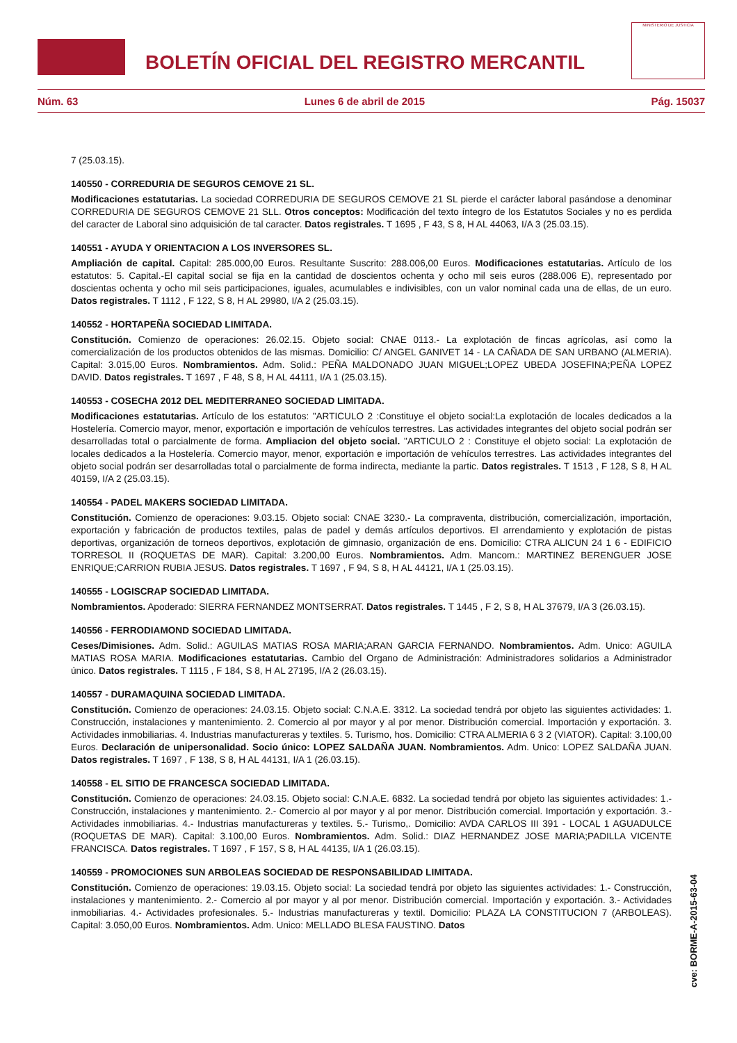BOLETÍN OFICIAL DEL REGISTRO MERCANTIL
MINISTERIO DE JUSTICIA
Núm. 63 Lunes 6 de abril de 2015 Pág. 15037
7 (25.03.15).
140550 - CORREDURIA DE SEGUROS CEMOVE 21 SL.
Modificaciones estatutarias. La sociedad CORREDURIA DE SEGUROS CEMOVE 21 SL pierde el carácter laboral pasándose a denominar CORREDURIA DE SEGUROS CEMOVE 21 SLL. Otros conceptos: Modificación del texto íntegro de los Estatutos Sociales y no es perdida del caracter de Laboral sino adquisición de tal caracter. Datos registrales. T 1695 , F 43, S 8, H AL 44063, I/A 3 (25.03.15).
140551 - AYUDA Y ORIENTACION A LOS INVERSORES SL.
Ampliación de capital. Capital: 285.000,00 Euros. Resultante Suscrito: 288.006,00 Euros. Modificaciones estatutarias. Artículo de los estatutos: 5. Capital.-El capital social se fija en la cantidad de doscientos ochenta y ocho mil seis euros (288.006 E), representado por doscientas ochenta y ocho mil seis participaciones, iguales, acumulables e indivisibles, con un valor nominal cada una de ellas, de un euro. Datos registrales. T 1112 , F 122, S 8, H AL 29980, I/A 2 (25.03.15).
140552 - HORTAPEÑA SOCIEDAD LIMITADA.
Constitución. Comienzo de operaciones: 26.02.15. Objeto social: CNAE 0113.- La explotación de fincas agrícolas, así como la comercialización de los productos obtenidos de las mismas. Domicilio: C/ ANGEL GANIVET 14 - LA CAÑADA DE SAN URBANO (ALMERIA). Capital: 3.015,00 Euros. Nombramientos. Adm. Solid.: PEÑA MALDONADO JUAN MIGUEL;LOPEZ UBEDA JOSEFINA;PEÑA LOPEZ DAVID. Datos registrales. T 1697 , F 48, S 8, H AL 44111, I/A 1 (25.03.15).
140553 - COSECHA 2012 DEL MEDITERRANEO SOCIEDAD LIMITADA.
Modificaciones estatutarias. Artículo de los estatutos: "ARTICULO 2 :Constituye el objeto social:La explotación de locales dedicados a la Hostelería. Comercio mayor, menor, exportación e importación de vehículos terrestres. Las actividades integrantes del objeto social podrán ser desarrolladas total o parcialmente de forma. Ampliacion del objeto social. "ARTICULO 2 : Constituye el objeto social: La explotación de locales dedicados a la Hostelería. Comercio mayor, menor, exportación e importación de vehículos terrestres. Las actividades integrantes del objeto social podrán ser desarrolladas total o parcialmente de forma indirecta, mediante la partic. Datos registrales. T 1513 , F 128, S 8, H AL 40159, I/A 2 (25.03.15).
140554 - PADEL MAKERS SOCIEDAD LIMITADA.
Constitución. Comienzo de operaciones: 9.03.15. Objeto social: CNAE 3230.- La compraventa, distribución, comercialización, importación, exportación y fabricación de productos textiles, palas de padel y demás artículos deportivos. El arrendamiento y explotación de pistas deportivas, organización de torneos deportivos, explotación de gimnasio, organización de ens. Domicilio: CTRA ALICUN 24 1 6 - EDIFICIO TORRESOL II (ROQUETAS DE MAR). Capital: 3.200,00 Euros. Nombramientos. Adm. Mancom.: MARTINEZ BERENGUER JOSE ENRIQUE;CARRION RUBIA JESUS. Datos registrales. T 1697 , F 94, S 8, H AL 44121, I/A 1 (25.03.15).
140555 - LOGISCRAP SOCIEDAD LIMITADA.
Nombramientos. Apoderado: SIERRA FERNANDEZ MONTSERRAT. Datos registrales. T 1445 , F 2, S 8, H AL 37679, I/A 3 (26.03.15).
140556 - FERRODIAMOND SOCIEDAD LIMITADA.
Ceses/Dimisiones. Adm. Solid.: AGUILAS MATIAS ROSA MARIA;ARAN GARCIA FERNANDO. Nombramientos. Adm. Unico: AGUILA MATIAS ROSA MARIA. Modificaciones estatutarias. Cambio del Organo de Administración: Administradores solidarios a Administrador único. Datos registrales. T 1115 , F 184, S 8, H AL 27195, I/A 2 (26.03.15).
140557 - DURAMAQUINA SOCIEDAD LIMITADA.
Constitución. Comienzo de operaciones: 24.03.15. Objeto social: C.N.A.E. 3312. La sociedad tendrá por objeto las siguientes actividades: 1. Construcción, instalaciones y mantenimiento. 2. Comercio al por mayor y al por menor. Distribución comercial. Importación y exportación. 3. Actividades inmobiliarias. 4. Industrias manufactureras y textiles. 5. Turismo, hos. Domicilio: CTRA ALMERIA 6 3 2 (VIATOR). Capital: 3.100,00 Euros. Declaración de unipersonalidad. Socio único: LOPEZ SALDAÑA JUAN. Nombramientos. Adm. Unico: LOPEZ SALDAÑA JUAN. Datos registrales. T 1697 , F 138, S 8, H AL 44131, I/A 1 (26.03.15).
140558 - EL SITIO DE FRANCESCA SOCIEDAD LIMITADA.
Constitución. Comienzo de operaciones: 24.03.15. Objeto social: C.N.A.E. 6832. La sociedad tendrá por objeto las siguientes actividades: 1.- Construcción, instalaciones y mantenimiento. 2.- Comercio al por mayor y al por menor. Distribución comercial. Importación y exportación. 3.- Actividades inmobiliarias. 4.- Industrias manufactureras y textiles. 5.- Turismo,. Domicilio: AVDA CARLOS III 391 - LOCAL 1 AGUADULCE (ROQUETAS DE MAR). Capital: 3.100,00 Euros. Nombramientos. Adm. Solid.: DIAZ HERNANDEZ JOSE MARIA;PADILLA VICENTE FRANCISCA. Datos registrales. T 1697 , F 157, S 8, H AL 44135, I/A 1 (26.03.15).
140559 - PROMOCIONES SUN ARBOLEAS SOCIEDAD DE RESPONSABILIDAD LIMITADA.
Constitución. Comienzo de operaciones: 19.03.15. Objeto social: La sociedad tendrá por objeto las siguientes actividades: 1.- Construcción, instalaciones y mantenimiento. 2.- Comercio al por mayor y al por menor. Distribución comercial. Importación y exportación. 3.- Actividades inmobiliarias. 4.- Actividades profesionales. 5.- Industrias manufactureras y textil. Domicilio: PLAZA LA CONSTITUCION 7 (ARBOLEAS). Capital: 3.050,00 Euros. Nombramientos. Adm. Unico: MELLADO BLESA FAUSTINO. Datos
cve: BORME-A-2015-63-04